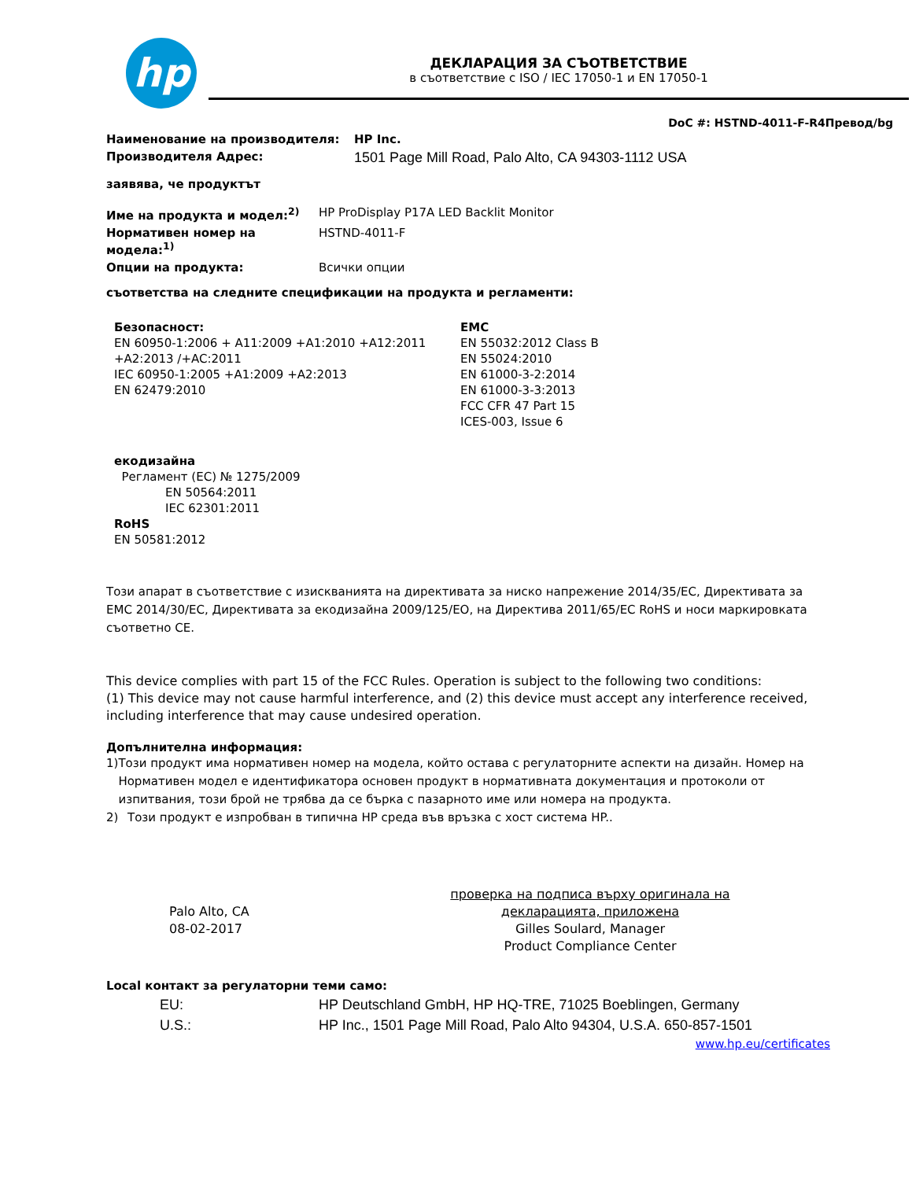hp
ДЕКЛАРАЦИЯ ЗА СЪОТВЕТСТВИЕ
в съответствие с ISO / IEC 17050-1 и EN 17050-1
DoC #: HSTND-4011-F-R4Превод/bg
Наименование на производителя: HP Inc.
Производителя Адрес: 1501 Page Mill Road, Palo Alto, CA 94303-1112 USA
заявява, че продуктът
Име на продукта и модел:<sup>2)</sup> HP ProDisplay P17A LED Backlit Monitor
Нормативен номер на модела:<sup>1)</sup> HSTND-4011-F
Опции на продукта: Всички опции
съответства на следните спецификации на продукта и регламенти:
Безопасност:
EN 60950-1:2006 + A11:2009 +A1:2010 +A12:2011
+A2:2013 /+AC:2011
IEC 60950-1:2005 +A1:2009 +A2:2013
EN 62479:2010
EMC
EN 55032:2012 Class B
EN 55024:2010
EN 61000-3-2:2014
EN 61000-3-3:2013
FCC CFR 47 Part 15
ICES-003, Issue 6
екодизайна
Регламент (ЕС) № 1275/2009
EN 50564:2011
IEC 62301:2011
RoHS
EN 50581:2012
Този апарат в съответствие с изискванията на директивата за ниско напрежение 2014/35/ЕС, Директивата за EMC 2014/30/ЕС, Директивата за екодизайна 2009/125/ЕО, на Директива 2011/65/ЕС RoHS и носи маркировката съответно CE.
This device complies with part 15 of the FCC Rules. Operation is subject to the following two conditions:
(1) This device may not cause harmful interference, and (2) this device must accept any interference received, including interference that may cause undesired operation.
Допълнителна информация:
1) Този продукт има нормативен номер на модела, който остава с регулаторните аспекти на дизайн. Номер на Нормативен модел е идентификатора основен продукт в нормативната документация и протоколи от изпитвания, този брой не трябва да се бърка с пазарното име или номера на продукта.
2) Този продукт е изпробван в типична HP среда във връзка с хост система HP..
Palo Alto, CA
08-02-2017
проверка на подписа върху оригинала на декларацията, приложена
Gilles Soulard, Manager
Product Compliance Center
Local контакт за регулаторни теми само:
EU: HP Deutschland GmbH, HP HQ-TRE, 71025 Boeblingen, Germany
U.S.: HP Inc., 1501 Page Mill Road, Palo Alto 94304, U.S.A. 650-857-1501
www.hp.eu/certificates